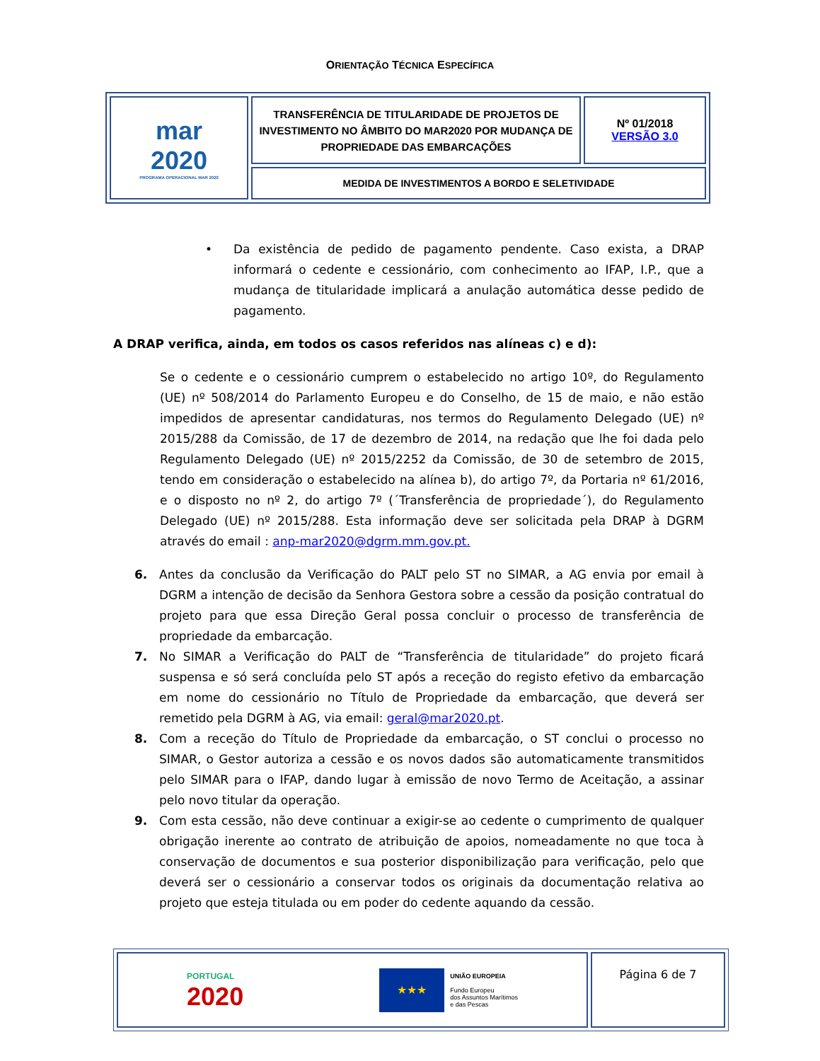ORIENTAÇÃO TÉCNICA ESPECÍFICA
| mar 2020 PROGRAMA OPERACIONAL MAR 2020 | TRANSFERÊNCIA DE TITULARIDADE DE PROJETOS DE INVESTIMENTO NO ÂMBITO DO MAR2020 POR MUDANÇA DE PROPRIEDADE DAS EMBARCAÇÕES | Nº 01/2018 VERSÃO 3.0 |
| | MEDIDA DE INVESTIMENTOS A BORDO E SELETIVIDADE | |
• Da existência de pedido de pagamento pendente. Caso exista, a DRAP informará o cedente e cessionário, com conhecimento ao IFAP, I.P., que a mudança de titularidade implicará a anulação automática desse pedido de pagamento.
A DRAP verifica, ainda, em todos os casos referidos nas alíneas c) e d):
Se o cedente e o cessionário cumprem o estabelecido no artigo 10º, do Regulamento (UE) nº 508/2014 do Parlamento Europeu e do Conselho, de 15 de maio, e não estão impedidos de apresentar candidaturas, nos termos do Regulamento Delegado (UE) nº 2015/288 da Comissão, de 17 de dezembro de 2014, na redação que lhe foi dada pelo Regulamento Delegado (UE) nº 2015/2252 da Comissão, de 30 de setembro de 2015, tendo em consideração o estabelecido na alínea b), do artigo 7º, da Portaria nº 61/2016, e o disposto no nº 2, do artigo 7º (´Transferência de propriedade´), do Regulamento Delegado (UE) nº 2015/288. Esta informação deve ser solicitada pela DRAP à DGRM através do email : anp-mar2020@dgrm.mm.gov.pt.
6. Antes da conclusão da Verificação do PALT pelo ST no SIMAR, a AG envia por email à DGRM a intenção de decisão da Senhora Gestora sobre a cessão da posição contratual do projeto para que essa Direção Geral possa concluir o processo de transferência de propriedade da embarcação.
7. No SIMAR a Verificação do PALT de “Transferência de titularidade” do projeto ficará suspensa e só será concluída pelo ST após a receção do registo efetivo da embarcação em nome do cessionário no Título de Propriedade da embarcação, que deverá ser remetido pela DGRM à AG, via email: geral@mar2020.pt.
8. Com a receção do Título de Propriedade da embarcação, o ST conclui o processo no SIMAR, o Gestor autoriza a cessão e os novos dados são automaticamente transmitidos pelo SIMAR para o IFAP, dando lugar à emissão de novo Termo de Aceitação, a assinar pelo novo titular da operação.
9. Com esta cessão, não deve continuar a exigir-se ao cedente o cumprimento de qualquer obrigação inerente ao contrato de atribuição de apoios, nomeadamente no que toca à conservação de documentos e sua posterior disponibilização para verificação, pelo que deverá ser o cessionário a conservar todos os originais da documentação relativa ao projeto que esteja titulada ou em poder do cedente aquando da cessão.
| PORTUGAL 2020 ★★★ UNIÃO EUROPEIA Fundo Europeu dos Assuntos Marítimos e das Pescas | Página 6 de 7 |